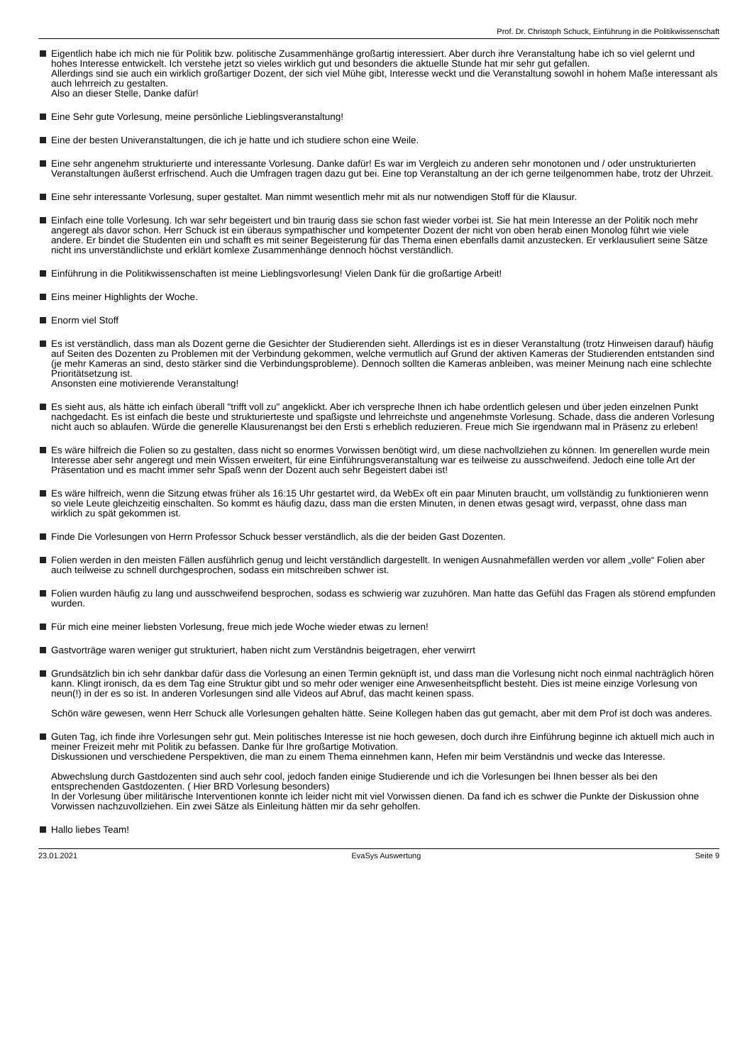Prof. Dr. Christoph Schuck, Einführung in die Politikwissenschaft
Eigentlich habe ich mich nie für Politik bzw. politische Zusammenhänge großartig interessiert. Aber durch ihre Veranstaltung habe ich so viel gelernt und hohes Interesse entwickelt. Ich verstehe jetzt so vieles wirklich gut und besonders die aktuelle Stunde hat mir sehr gut gefallen.
Allerdings sind sie auch ein wirklich großartiger Dozent, der sich viel Mühe gibt, Interesse weckt und die Veranstaltung sowohl in hohem Maße interessant als auch lehrreich zu gestalten.
Also an dieser Stelle, Danke dafür!
Eine Sehr gute Vorlesung, meine persönliche Lieblingsveranstaltung!
Eine der besten Univeranstaltungen, die ich je hatte und ich studiere schon eine Weile.
Eine sehr angenehm strukturierte und interessante Vorlesung. Danke dafür! Es war im Vergleich zu anderen sehr monotonen und / oder unstrukturierten Veranstaltungen äußerst erfrischend. Auch die Umfragen tragen dazu gut bei. Eine top Veranstaltung an der ich gerne teilgenommen habe, trotz der Uhrzeit.
Eine sehr interessante Vorlesung, super gestaltet. Man nimmt wesentlich mehr mit als nur notwendigen Stoff für die Klausur.
Einfach eine tolle Vorlesung. Ich war sehr begeistert und bin traurig dass sie schon fast wieder vorbei ist. Sie hat mein Interesse an der Politik noch mehr angeregt als davor schon. Herr Schuck ist ein überaus sympathischer und kompetenter Dozent der nicht von oben herab einen Monolog führt wie viele andere. Er bindet die Studenten ein und schafft es mit seiner Begeisterung für das Thema einen ebenfalls damit anzustecken. Er verklausuliert seine Sätze nicht ins unverständlichste und erklärt komlexe Zusammenhänge dennoch höchst verständlich.
Einführung in die Politikwissenschaften ist meine Lieblingsvorlesung! Vielen Dank für die großartige Arbeit!
Eins meiner Highlights der Woche.
Enorm viel Stoff
Es ist verständlich, dass man als Dozent gerne die Gesichter der Studierenden sieht. Allerdings ist es in dieser Veranstaltung (trotz Hinweisen darauf) häufig auf Seiten des Dozenten zu Problemen mit der Verbindung gekommen, welche vermutlich auf Grund der aktiven Kameras der Studierenden entstanden sind (je mehr Kameras an sind, desto stärker sind die Verbindungsprobleme). Dennoch sollten die Kameras anbleiben, was meiner Meinung nach eine schlechte Prioritätsetzung ist.
Ansonsten eine motivierende Veranstaltung!
Es sieht aus, als hätte ich einfach überall "trifft voll zu" angeklickt. Aber ich verspreche Ihnen ich habe ordentlich gelesen und über jeden einzelnen Punkt nachgedacht. Es ist einfach die beste und strukturierteste und spaßigste und lehrreichste und angenehmste Vorlesung. Schade, dass die anderen Vorlesung nicht auch so ablaufen. Würde die generelle Klausurenangst bei den Ersti s erheblich reduzieren. Freue mich Sie irgendwann mal in Präsenz zu erleben!
Es wäre hilfreich die Folien so zu gestalten, dass nicht so enormes Vorwissen benötigt wird, um diese nachvollziehen zu können. Im generellen wurde mein Interesse aber sehr angeregt und mein Wissen erweitert, für eine Einführungsveranstaltung war es teilweise zu ausschweifend. Jedoch eine tolle Art der Präsentation und es macht immer sehr Spaß wenn der Dozent auch sehr Begeistert dabei ist!
Es wäre hilfreich, wenn die Sitzung etwas früher als 16:15 Uhr gestartet wird, da WebEx oft ein paar Minuten braucht, um vollständig zu funktionieren wenn so viele Leute gleichzeitig einschalten. So kommt es häufig dazu, dass man die ersten Minuten, in denen etwas gesagt wird, verpasst, ohne dass man wirklich zu spät gekommen ist.
Finde Die Vorlesungen von Herrn Professor Schuck besser verständlich, als die der beiden Gast Dozenten.
Folien werden in den meisten Fällen ausführlich genug und leicht verständlich dargestellt. In wenigen Ausnahmefällen werden vor allem „volle“ Folien aber auch teilweise zu schnell durchgesprochen, sodass ein mitschreiben schwer ist.
Folien wurden häufig zu lang und ausschweifend besprochen, sodass es schwierig war zuzuhören. Man hatte das Gefühl das Fragen als störend empfunden wurden.
Für mich eine meiner liebsten Vorlesung, freue mich jede Woche wieder etwas zu lernen!
Gastvorträge waren weniger gut strukturiert, haben nicht zum Verständnis beigetragen, eher verwirrt
Grundsätzlich bin ich sehr dankbar dafür dass die Vorlesung an einen Termin geknüpft ist, und dass man die Vorlesung nicht noch einmal nachträglich hören kann. Klingt ironisch, da es dem Tag eine Struktur gibt und so mehr oder weniger eine Anwesenheitspflicht besteht. Dies ist meine einzige Vorlesung von neun(!) in der es so ist. In anderen Vorlesungen sind alle Videos auf Abruf, das macht keinen spass.
Schön wäre gewesen, wenn Herr Schuck alle Vorlesungen gehalten hätte. Seine Kollegen haben das gut gemacht, aber mit dem Prof ist doch was anderes.
Guten Tag, ich finde ihre Vorlesungen sehr gut. Mein politisches Interesse ist nie hoch gewesen, doch durch ihre Einführung beginne ich aktuell mich auch in meiner Freizeit mehr mit Politik zu befassen. Danke für Ihre großartige Motivation.
Diskussionen und verschiedene Perspektiven, die man zu einem Thema einnehmen kann, Hefen mir beim Verständnis und wecke das Interesse.
Abwechslung durch Gastdozenten sind auch sehr cool, jedoch fanden einige Studierende und ich die Vorlesungen bei Ihnen besser als bei den entsprechenden Gastdozenten. ( Hier BRD Vorlesung besonders)
In der Vorlesung über militärische Interventionen konnte ich leider nicht mit viel Vorwissen dienen. Da fand ich es schwer die Punkte der Diskussion ohne Vorwissen nachzuvollziehen. Ein zwei Sätze als Einleitung hätten mir da sehr geholfen.
Hallo liebes Team!
23.01.2021 EvaSys Auswertung Seite 9